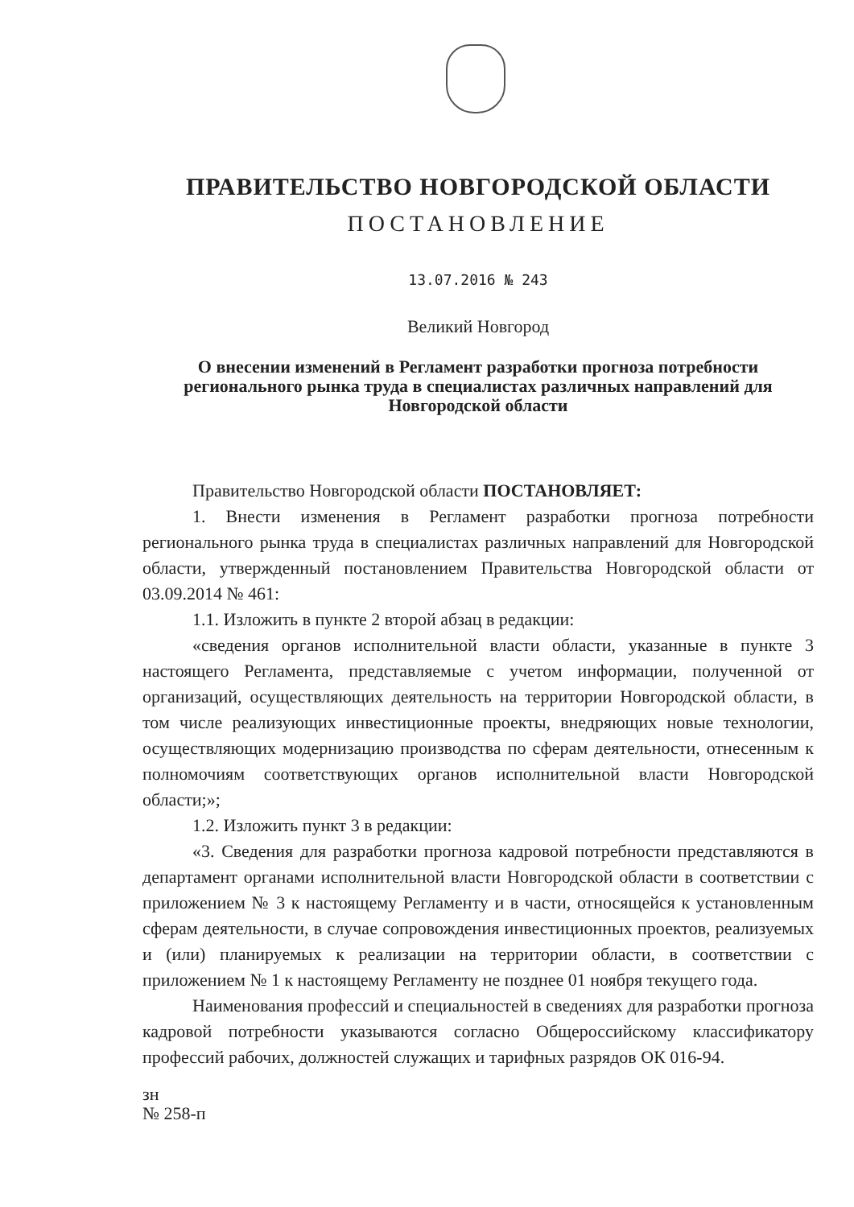ПРАВИТЕЛЬСТВО НОВГОРОДСКОЙ ОБЛАСТИ
ПОСТАНОВЛЕНИЕ
13.07.2016 № 243
Великий Новгород
О внесении изменений в Регламент разработки прогноза потребности регионального рынка труда в специалистах различных направлений для Новгородской области
Правительство Новгородской области ПОСТАНОВЛЯЕТ:
1. Внести изменения в Регламент разработки прогноза потребности регионального рынка труда в специалистах различных направлений для Новгородской области, утвержденный постановлением Правительства Новгородской области от 03.09.2014 № 461:
1.1. Изложить в пункте 2 второй абзац в редакции:
«сведения органов исполнительной власти области, указанные в пункте 3 настоящего Регламента, представляемые с учетом информации, полученной от организаций, осуществляющих деятельность на территории Новгородской области, в том числе реализующих инвестиционные проекты, внедряющих новые технологии, осуществляющих модернизацию производства по сферам деятельности, отнесенным к полномочиям соответствующих органов исполнительной власти Новгородской области;»;
1.2. Изложить пункт 3 в редакции:
«3. Сведения для разработки прогноза кадровой потребности представляются в департамент органами исполнительной власти Новгородской области в соответствии с приложением № 3 к настоящему Регламенту и в части, относящейся к установленным сферам деятельности, в случае сопровождения инвестиционных проектов, реализуемых и (или) планируемых к реализации на территории области, в соответствии с приложением № 1 к настоящему Регламенту не позднее 01 ноября текущего года.
Наименования профессий и специальностей в сведениях для разработки прогноза кадровой потребности указываются согласно Общероссийскому классификатору профессий рабочих, должностей служащих и тарифных разрядов ОК 016-94.
зн
№ 258-п